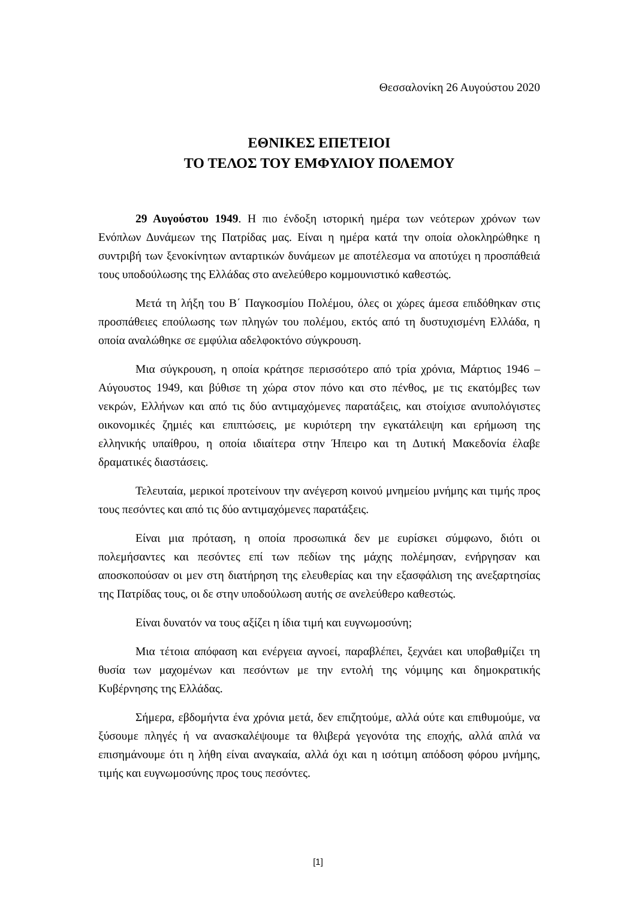Θεσσαλονίκη 26 Αυγούστου 2020
ΕΘΝΙΚΕΣ ΕΠΕΤΕΙΟΙ
ΤΟ ΤΕΛΟΣ ΤΟΥ ΕΜΦΥΛΙΟΥ ΠΟΛΕΜΟΥ
29 Αυγούστου 1949. Η πιο ένδοξη ιστορική ημέρα των νεότερων χρόνων των Ενόπλων Δυνάμεων της Πατρίδας μας. Είναι η ημέρα κατά την οποία ολοκληρώθηκε η συντριβή των ξενοκίνητων ανταρτικών δυνάμεων με αποτέλεσμα να αποτύχει η προσπάθειά τους υποδούλωσης της Ελλάδας στο ανελεύθερο κομμουνιστικό καθεστώς.
Μετά τη λήξη του Β΄ Παγκοσμίου Πολέμου, όλες οι χώρες άμεσα επιδόθηκαν στις προσπάθειες επούλωσης των πληγών του πολέμου, εκτός από τη δυστυχισμένη Ελλάδα, η οποία αναλώθηκε σε εμφύλια αδελφοκτόνο σύγκρουση.
Μια σύγκρουση, η οποία κράτησε περισσότερο από τρία χρόνια, Μάρτιος 1946 – Αύγουστος 1949, και βύθισε τη χώρα στον πόνο και στο πένθος, με τις εκατόμβες των νεκρών, Ελλήνων και από τις δύο αντιμαχόμενες παρατάξεις, και στοίχισε ανυπολόγιστες οικονομικές ζημιές και επιπτώσεις, με κυριότερη την εγκατάλειψη και ερήμωση της ελληνικής υπαίθρου, η οποία ιδιαίτερα στην Ήπειρο και τη Δυτική Μακεδονία έλαβε δραματικές διαστάσεις.
Τελευταία, μερικοί προτείνουν την ανέγερση κοινού μνημείου μνήμης και τιμής προς τους πεσόντες και από τις δύο αντιμαχόμενες παρατάξεις.
Είναι μια πρόταση, η οποία προσωπικά δεν με ευρίσκει σύμφωνο, διότι οι πολεμήσαντες και πεσόντες επί των πεδίων της μάχης πολέμησαν, ενήργησαν και αποσκοπούσαν οι μεν στη διατήρηση της ελευθερίας και την εξασφάλιση της ανεξαρτησίας της Πατρίδας τους, οι δε στην υποδούλωση αυτής σε ανελεύθερο καθεστώς.
Είναι δυνατόν να τους αξίζει η ίδια τιμή και ευγνωμοσύνη;
Μια τέτοια απόφαση και ενέργεια αγνοεί, παραβλέπει, ξεχνάει και υποβαθμίζει τη θυσία των μαχομένων και πεσόντων με την εντολή της νόμιμης και δημοκρατικής Κυβέρνησης της Ελλάδας.
Σήμερα, εβδομήντα ένα χρόνια μετά, δεν επιζητούμε, αλλά ούτε και επιθυμούμε, να ξύσουμε πληγές ή να ανασκαλέψουμε τα θλιβερά γεγονότα της εποχής, αλλά απλά να επισημάνουμε ότι η λήθη είναι αναγκαία, αλλά όχι και η ισότιμη απόδοση φόρου μνήμης, τιμής και ευγνωμοσύνης προς τους πεσόντες.
[1]